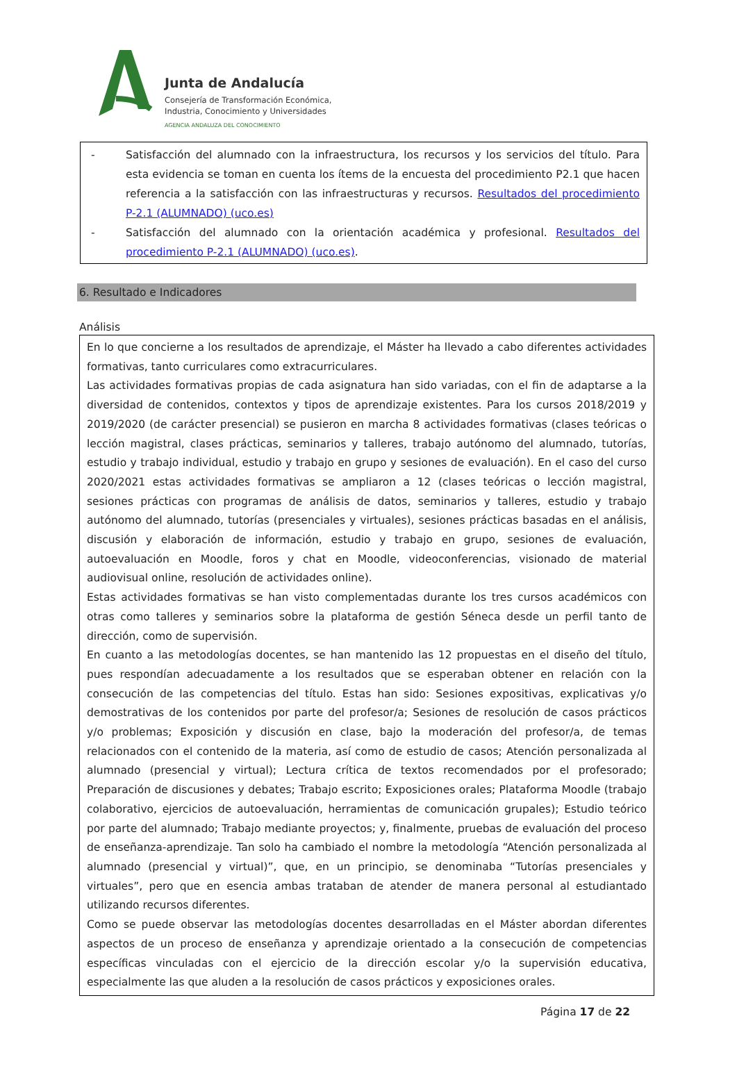Junta de Andalucía
Consejería de Transformación Económica,
Industria, Conocimiento y Universidades
AGENCIA ANDALUZA DEL CONOCIMIENTO
- Satisfacción del alumnado con la infraestructura, los recursos y los servicios del título. Para esta evidencia se toman en cuenta los ítems de la encuesta del procedimiento P2.1 que hacen referencia a la satisfacción con las infraestructuras y recursos. Resultados del procedimiento P-2.1 (ALUMNADO) (uco.es)
- Satisfacción del alumnado con la orientación académica y profesional. Resultados del procedimiento P-2.1 (ALUMNADO) (uco.es).
6. Resultado e Indicadores
Análisis
En lo que concierne a los resultados de aprendizaje, el Máster ha llevado a cabo diferentes actividades formativas, tanto curriculares como extracurriculares.
Las actividades formativas propias de cada asignatura han sido variadas, con el fin de adaptarse a la diversidad de contenidos, contextos y tipos de aprendizaje existentes. Para los cursos 2018/2019 y 2019/2020 (de carácter presencial) se pusieron en marcha 8 actividades formativas (clases teóricas o lección magistral, clases prácticas, seminarios y talleres, trabajo autónomo del alumnado, tutorías, estudio y trabajo individual, estudio y trabajo en grupo y sesiones de evaluación). En el caso del curso 2020/2021 estas actividades formativas se ampliaron a 12 (clases teóricas o lección magistral, sesiones prácticas con programas de análisis de datos, seminarios y talleres, estudio y trabajo autónomo del alumnado, tutorías (presenciales y virtuales), sesiones prácticas basadas en el análisis, discusión y elaboración de información, estudio y trabajo en grupo, sesiones de evaluación, autoevaluación en Moodle, foros y chat en Moodle, videoconferencias, visionado de material audiovisual online, resolución de actividades online).
Estas actividades formativas se han visto complementadas durante los tres cursos académicos con otras como talleres y seminarios sobre la plataforma de gestión Séneca desde un perfil tanto de dirección, como de supervisión.
En cuanto a las metodologías docentes, se han mantenido las 12 propuestas en el diseño del título, pues respondían adecuadamente a los resultados que se esperaban obtener en relación con la consecución de las competencias del título. Estas han sido: Sesiones expositivas, explicativas y/o demostrativas de los contenidos por parte del profesor/a; Sesiones de resolución de casos prácticos y/o problemas; Exposición y discusión en clase, bajo la moderación del profesor/a, de temas relacionados con el contenido de la materia, así como de estudio de casos; Atención personalizada al alumnado (presencial y virtual); Lectura crítica de textos recomendados por el profesorado; Preparación de discusiones y debates; Trabajo escrito; Exposiciones orales; Plataforma Moodle (trabajo colaborativo, ejercicios de autoevaluación, herramientas de comunicación grupales); Estudio teórico por parte del alumnado; Trabajo mediante proyectos; y, finalmente, pruebas de evaluación del proceso de enseñanza-aprendizaje. Tan solo ha cambiado el nombre la metodología “Atención personalizada al alumnado (presencial y virtual)”, que, en un principio, se denominaba “Tutorías presenciales y virtuales”, pero que en esencia ambas trataban de atender de manera personal al estudiantado utilizando recursos diferentes.
Como se puede observar las metodologías docentes desarrolladas en el Máster abordan diferentes aspectos de un proceso de enseñanza y aprendizaje orientado a la consecución de competencias específicas vinculadas con el ejercicio de la dirección escolar y/o la supervisión educativa, especialmente las que aluden a la resolución de casos prácticos y exposiciones orales.
Página 17 de 22